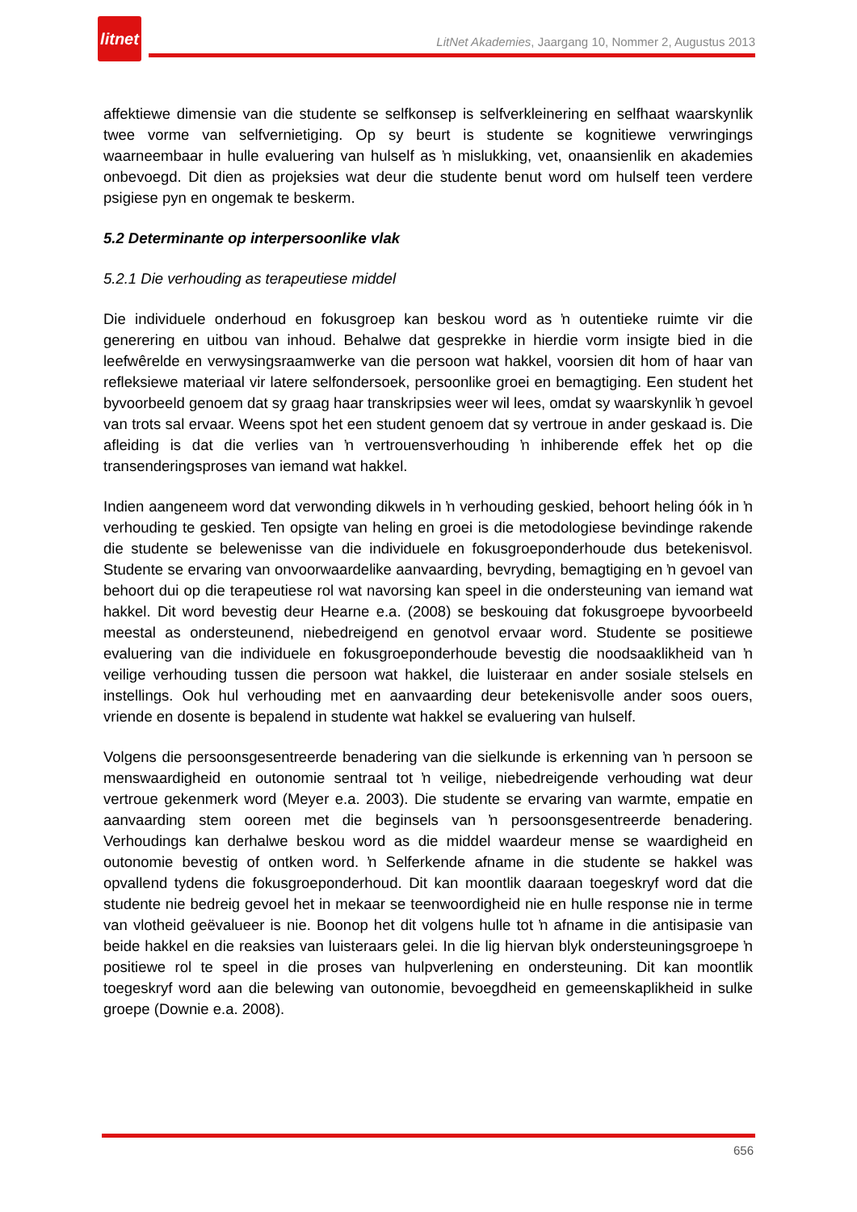litnet
LitNet Akademies, Jaargang 10, Nommer 2, Augustus 2013
affektiewe dimensie van die studente se selfkonsep is selfverkleinering en selfhaat waarskynlik twee vorme van selfvernietiging. Op sy beurt is studente se kognitiewe verwringings waarneembaar in hulle evaluering van hulself as ŉ mislukking, vet, onaansienlik en akademies onbevoegd. Dit dien as projeksies wat deur die studente benut word om hulself teen verdere psigiese pyn en ongemak te beskerm.
5.2 Determinante op interpersoonlike vlak
5.2.1 Die verhouding as terapeutiese middel
Die individuele onderhoud en fokusgroep kan beskou word as ŉ outentieke ruimte vir die generering en uitbou van inhoud. Behalwe dat gesprekke in hierdie vorm insigte bied in die leefwêrelde en verwysingsraamwerke van die persoon wat hakkel, voorsien dit hom of haar van refleksiewe materiaal vir latere selfondersoek, persoonlike groei en bemagtiging. Een student het byvoorbeeld genoem dat sy graag haar transkripsies weer wil lees, omdat sy waarskynlik ŉ gevoel van trots sal ervaar. Weens spot het een student genoem dat sy vertroue in ander geskaad is. Die afleiding is dat die verlies van ŉ vertrouensverhouding ŉ inhiberende effek het op die transenderingsproses van iemand wat hakkel.
Indien aangeneem word dat verwonding dikwels in ŉ verhouding geskied, behoort heling óók in ŉ verhouding te geskied. Ten opsigte van heling en groei is die metodologiese bevindinge rakende die studente se belewenisse van die individuele en fokusgroeponderhoude dus betekenisvol. Studente se ervaring van onvoorwaardelike aanvaarding, bevryding, bemagtiging en ŉ gevoel van behoort dui op die terapeutiese rol wat navorsing kan speel in die ondersteuning van iemand wat hakkel. Dit word bevestig deur Hearne e.a. (2008) se beskouing dat fokusgroepe byvoorbeeld meestal as ondersteunend, niebedreigend en genotvol ervaar word. Studente se positiewe evaluering van die individuele en fokusgroeponderhoude bevestig die noodsaaklikheid van ŉ veilige verhouding tussen die persoon wat hakkel, die luisteraar en ander sosiale stelsels en instellings. Ook hul verhouding met en aanvaarding deur betekenisvolle ander soos ouers, vriende en dosente is bepalend in studente wat hakkel se evaluering van hulself.
Volgens die persoonsgesentreerde benadering van die sielkunde is erkenning van ŉ persoon se menswaardigheid en outonomie sentraal tot ŉ veilige, niebedreigende verhouding wat deur vertroue gekenmerk word (Meyer e.a. 2003). Die studente se ervaring van warmte, empatie en aanvaarding stem ooreen met die beginsels van ŉ persoonsgesentreerde benadering. Verhoudings kan derhalwe beskou word as die middel waardeur mense se waardigheid en outonomie bevestig of ontken word. ŉ Selferkende afname in die studente se hakkel was opvallend tydens die fokusgroeponderhoud. Dit kan moontlik daaraan toegeskryf word dat die studente nie bedreig gevoel het in mekaar se teenwoordigheid nie en hulle response nie in terme van vlotheid geëvalueer is nie. Boonop het dit volgens hulle tot ŉ afname in die antisipasie van beide hakkel en die reaksies van luisteraars gelei. In die lig hiervan blyk ondersteuningsgroepe ŉ positiewe rol te speel in die proses van hulpverlening en ondersteuning. Dit kan moontlik toegeskryf word aan die belewing van outonomie, bevoegdheid en gemeenskaplikheid in sulke groepe (Downie e.a. 2008).
656